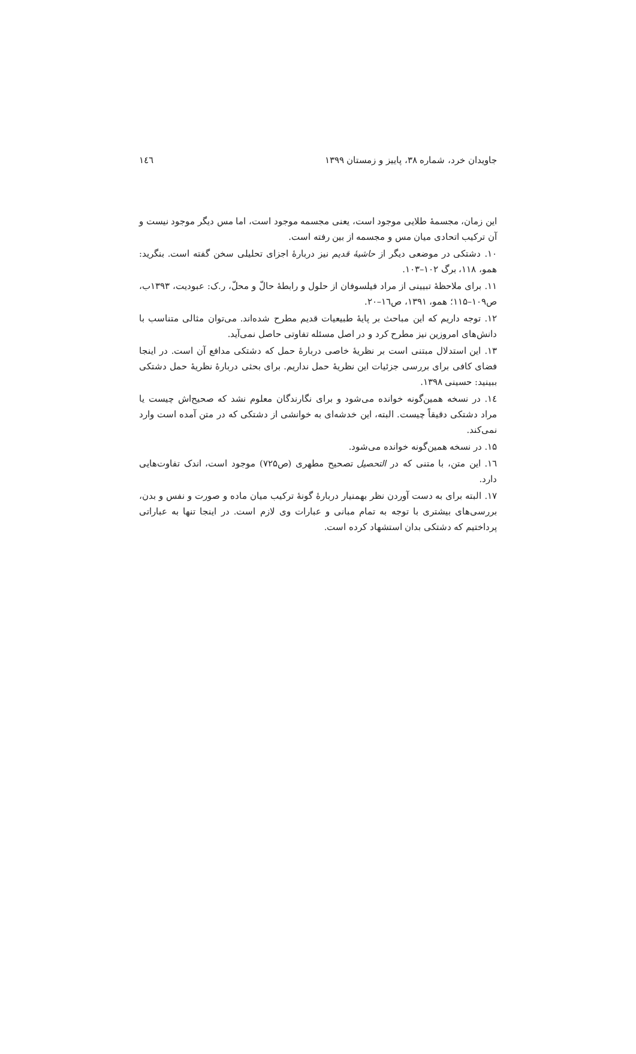جاویدان خرد، شماره ۳۸، پاییز و زمستان ۱۳۹۹ ۱٤٦
این زمان، مجسمهٔ طلایی موجود است، یعنی مجسمه موجود است، اما مس دیگر موجود نیست و آن ترکیب اتحادی میان مس و مجسمه از بین رفته است.
۱۰. دشتکی در موضعی دیگر از حاشیهٔ قدیم نیز دربارهٔ اجزای تحلیلی سخن گفته است. بنگرید: همو، ۱۱۸، برگ ۱۰۲–۱۰۳.
۱۱. برای ملاحظهٔ تبیینی از مراد فیلسوفان از حلول و رابطهٔ حالّ و محلّ، ر.ک: عبودیت، ۱۳۹۳ب، ص۱۰۹–۱۱۵؛ همو، ۱۳۹۱، ص۱٦–۲۰.
۱۲. توجه داریم که این مباحث بر پایهٔ طبیعیات قدیم مطرح شده‌اند. می‌توان مثالی متناسب با دانش‌های امروزین نیز مطرح کرد و در اصل مسئله تفاوتی حاصل نمی‌آید.
۱۳. این استدلال مبتنی است بر نظریهٔ خاصی دربارهٔ حمل که دشتکی مدافع آن است. در اینجا فضای کافی برای بررسی جزئیات این نظریهٔ حمل نداریم. برای بحثی دربارهٔ نظریهٔ حمل دشتکی ببینید: حسینی ۱۳۹۸.
۱٤. در نسخه همین‌گونه خوانده می‌شود و برای نگارندگان معلوم نشد که صحیح‌اش چیست یا مراد دشتکی دقیقاً چیست. البته، این خدشه‌ای به خوانشی از دشتکی که در متن آمده است وارد نمی‌کند.
۱۵. در نسخه همین‌گونه خوانده می‌شود.
۱٦. این متن، با متنی که در التحصیل تصحیح مطهری (ص۷۲۵) موجود است، اندک تفاوت‌هایی دارد.
۱۷. البته برای به دست آوردن نظر بهمنیار دربارهٔ گونهٔ ترکیب میان ماده و صورت و نفس و بدن، بررسی‌های بیشتری با توجه به تمام مبانی و عبارات وی لازم است. در اینجا تنها به عباراتی پرداختیم که دشتکی بدان استشهاد کرده است.